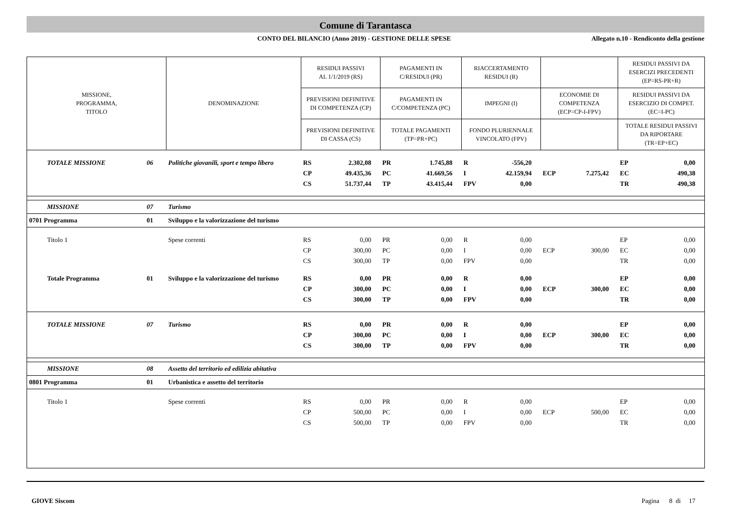Comune di Tarantasca
CONTO DEL BILANCIO (Anno 2019) - GESTIONE DELLE SPESE
Allegato n.10 - Rendiconto della gestione
| MISSIONE, PROGRAMMA, TITOLO | | DENOMINAZIONE | RESIDUI PASSIVI AL 1/1/2019 (RS) | | PAGAMENTI IN C/RESIDUI (PR) | | RIACCERTAMENTO RESIDUI (R) | | | | RESIDUI PASSIVI DA ESERCIZI PRECEDENTI (EP=RS-PR+R) | |
| --- | --- | --- | --- | --- | --- | --- | --- | --- | --- | --- | --- | --- |
| | | | PREVISIONI DEFINITIVE DI COMPETENZA (CP) | | PAGAMENTI IN C/COMPETENZA (PC) | | IMPEGNI (I) | | ECONOMIE DI COMPETENZA (ECP=CP-I-FPV) | | RESIDUI PASSIVI DA ESERCIZIO DI COMPET. (EC=I-PC) | |
| | | | PREVISIONI DEFINITIVE DI CASSA (CS) | | TOTALE PAGAMENTI (TP=PR+PC) | | FONDO PLURIENNALE VINCOLATO (FPV) | | | | TOTALE RESIDUI PASSIVI DA RIPORTARE (TR=EP+EC) | |
| TOTALE MISSIONE | 06 | Politiche giovanili, sport e tempo libero | RS | 2.302,08 | PR | 1.745,88 | R | -556,20 | | | EP | 0,00 |
| | | | CP | 49.435,36 | PC | 41.669,56 | I | 42.159,94 | ECP | 7.275,42 | EC | 490,38 |
| | | | CS | 51.737,44 | TP | 43.415,44 | FPV | 0,00 | | | TR | 490,38 |
| MISSIONE | 07 | Turismo | | | | | | | | | | |
| 0701 Programma | 01 | Sviluppo e la valorizzazione del turismo | | | | | | | | | | |
| Titolo 1 | | Spese correnti | RS | 0,00 | PR | 0,00 | R | 0,00 | | | EP | 0,00 |
| | | | CP | 300,00 | PC | 0,00 | I | 0,00 | ECP | 300,00 | EC | 0,00 |
| | | | CS | 300,00 | TP | 0,00 | FPV | 0,00 | | | TR | 0,00 |
| Totale Programma | 01 | Sviluppo e la valorizzazione del turismo | RS | 0,00 | PR | 0,00 | R | 0,00 | | | EP | 0,00 |
| | | | CP | 300,00 | PC | 0,00 | I | 0,00 | ECP | 300,00 | EC | 0,00 |
| | | | CS | 300,00 | TP | 0,00 | FPV | 0,00 | | | TR | 0,00 |
| TOTALE MISSIONE | 07 | Turismo | RS | 0,00 | PR | 0,00 | R | 0,00 | | | EP | 0,00 |
| | | | CP | 300,00 | PC | 0,00 | I | 0,00 | ECP | 300,00 | EC | 0,00 |
| | | | CS | 300,00 | TP | 0,00 | FPV | 0,00 | | | TR | 0,00 |
| MISSIONE | 08 | Assetto del territorio ed edilizia abitativa | | | | | | | | | | |
| 0801 Programma | 01 | Urbanistica e assetto del territorio | | | | | | | | | | |
| Titolo 1 | | Spese correnti | RS | 0,00 | PR | 0,00 | R | 0,00 | | | EP | 0,00 |
| | | | CP | 500,00 | PC | 0,00 | I | 0,00 | ECP | 500,00 | EC | 0,00 |
| | | | CS | 500,00 | TP | 0,00 | FPV | 0,00 | | | TR | 0,00 |
GIOVE Siscom Pagina 8 di 17